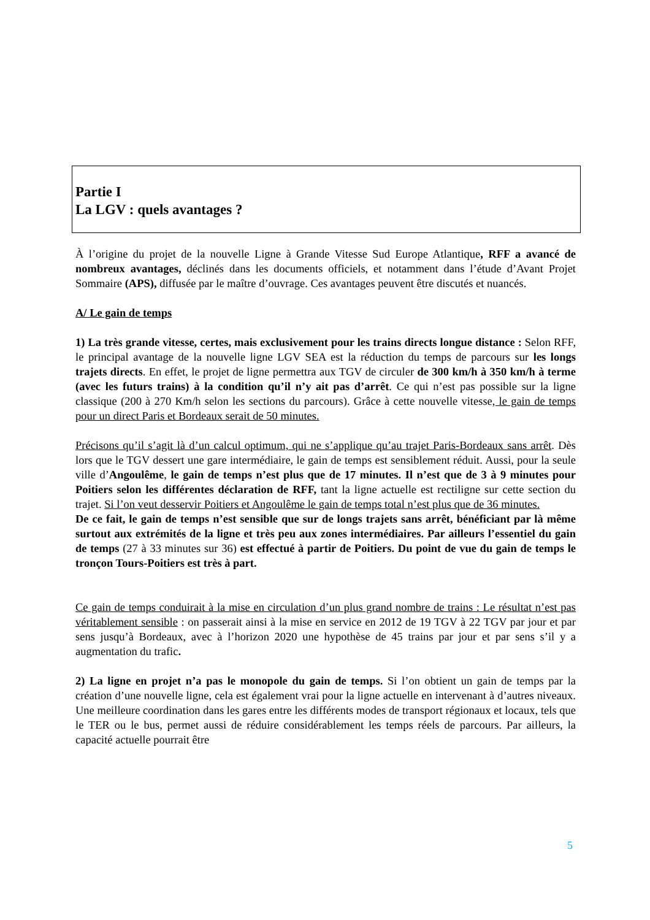Partie I
La LGV : quels avantages ?
À l’origine du projet de la nouvelle Ligne à Grande Vitesse Sud Europe Atlantique, RFF a avancé de nombreux avantages, déclinés dans les documents officiels, et notamment dans l’étude d’Avant Projet Sommaire (APS), diffusée par le maître d’ouvrage. Ces avantages peuvent être discutés et nuancés.
A/ Le gain de temps
1) La très grande vitesse, certes, mais exclusivement pour les trains directs longue distance : Selon RFF, le principal avantage de la nouvelle ligne LGV SEA est la réduction du temps de parcours sur les longs trajets directs. En effet, le projet de ligne permettra aux TGV de circuler de 300 km/h à 350 km/h à terme (avec les futurs trains) à la condition qu’il n’y ait pas d’arrêt. Ce qui n’est pas possible sur la ligne classique (200 à 270 Km/h selon les sections du parcours). Grâce à cette nouvelle vitesse, le gain de temps pour un direct Paris et Bordeaux serait de 50 minutes.
Précisons qu’il s’agit là d’un calcul optimum, qui ne s’applique qu’au trajet Paris-Bordeaux sans arrêt. Dès lors que le TGV dessert une gare intermédiaire, le gain de temps est sensiblement réduit. Aussi, pour la seule ville d’Angoulême, le gain de temps n’est plus que de 17 minutes. Il n’est que de 3 à 9 minutes pour Poitiers selon les différentes déclaration de RFF, tant la ligne actuelle est rectiligne sur cette section du trajet. Si l’on veut desservir Poitiers et Angoulême le gain de temps total n’est plus que de 36 minutes.
De ce fait, le gain de temps n’est sensible que sur de longs trajets sans arrêt, bénéficiant par là même surtout aux extrémités de la ligne et très peu aux zones intermédiaires. Par ailleurs l’essentiel du gain de temps (27 à 33 minutes sur 36) est effectué à partir de Poitiers. Du point de vue du gain de temps le tronçon Tours-Poitiers est très à part.
Ce gain de temps conduirait à la mise en circulation d’un plus grand nombre de trains : Le résultat n’est pas véritablement sensible : on passerait ainsi à la mise en service en 2012 de 19 TGV à 22 TGV par jour et par sens jusqu’à Bordeaux, avec à l’horizon 2020 une hypothèse de 45 trains par jour et par sens s’il y a augmentation du trafic.
2) La ligne en projet n’a pas le monopole du gain de temps. Si l’on obtient un gain de temps par la création d’une nouvelle ligne, cela est également vrai pour la ligne actuelle en intervenant à d’autres niveaux. Une meilleure coordination dans les gares entre les différents modes de transport régionaux et locaux, tels que le TER ou le bus, permet aussi de réduire considérablement les temps réels de parcours. Par ailleurs, la capacité actuelle pourrait être
5